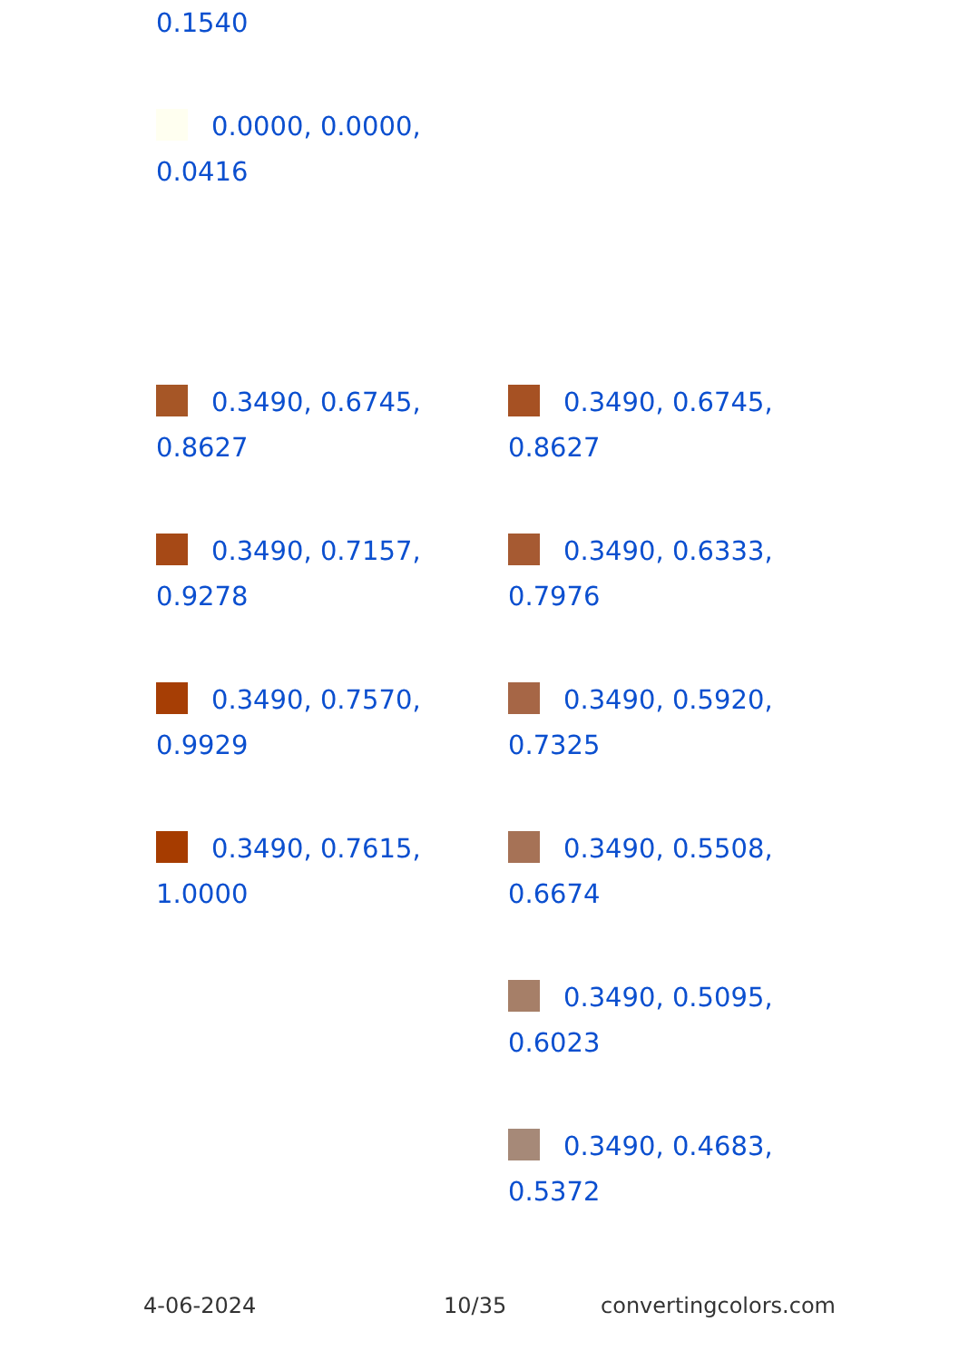0.1540
0.0000, 0.0000, 0.0416
0.3490, 0.6745, 0.8627
0.3490, 0.6745, 0.8627
0.3490, 0.7157, 0.9278
0.3490, 0.6333, 0.7976
0.3490, 0.7570, 0.9929
0.3490, 0.5920, 0.7325
0.3490, 0.7615, 1.0000
0.3490, 0.5508, 0.6674
0.3490, 0.5095, 0.6023
0.3490, 0.4683, 0.5372
4-06-2024 10/35 convertingcolors.com